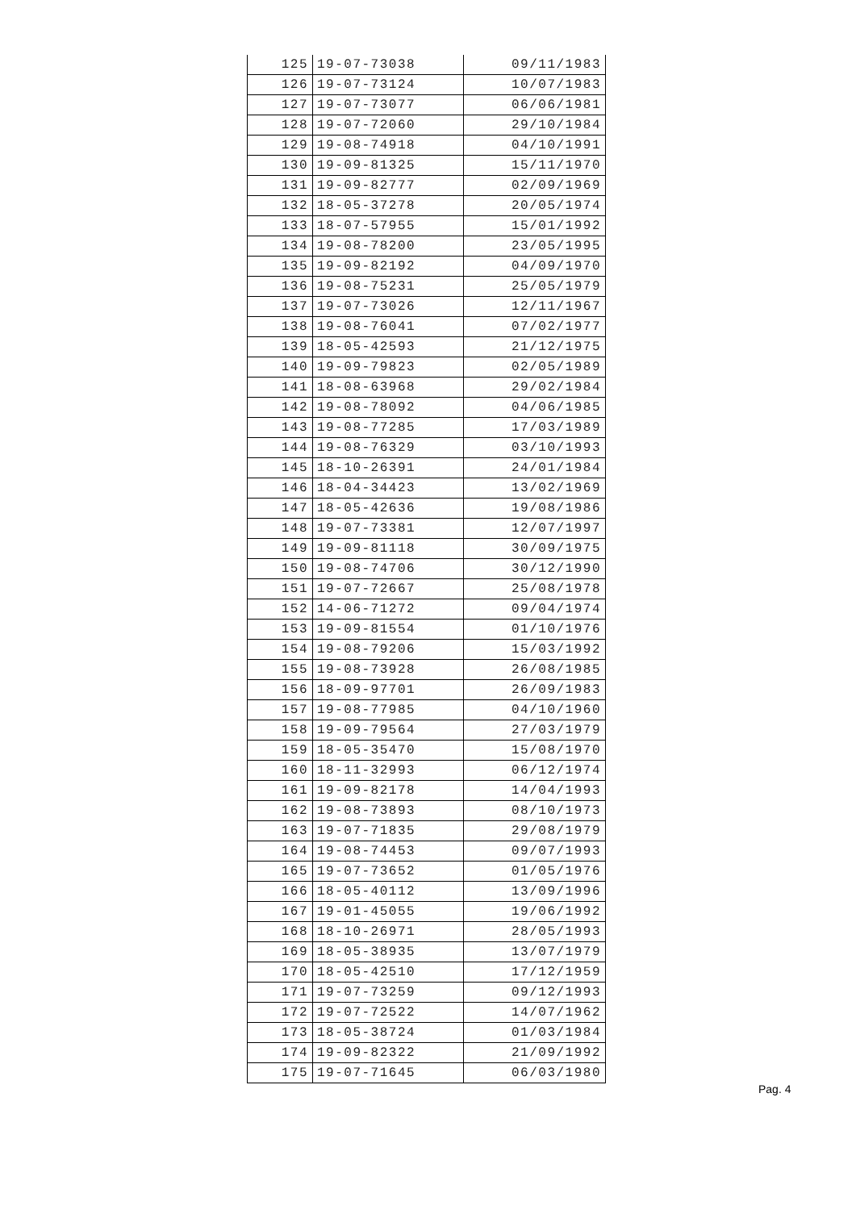| 125 | 19-07-73038 | 09/11/1983 |
| 126 | 19-07-73124 | 10/07/1983 |
| 127 | 19-07-73077 | 06/06/1981 |
| 128 | 19-07-72060 | 29/10/1984 |
| 129 | 19-08-74918 | 04/10/1991 |
| 130 | 19-09-81325 | 15/11/1970 |
| 131 | 19-09-82777 | 02/09/1969 |
| 132 | 18-05-37278 | 20/05/1974 |
| 133 | 18-07-57955 | 15/01/1992 |
| 134 | 19-08-78200 | 23/05/1995 |
| 135 | 19-09-82192 | 04/09/1970 |
| 136 | 19-08-75231 | 25/05/1979 |
| 137 | 19-07-73026 | 12/11/1967 |
| 138 | 19-08-76041 | 07/02/1977 |
| 139 | 18-05-42593 | 21/12/1975 |
| 140 | 19-09-79823 | 02/05/1989 |
| 141 | 18-08-63968 | 29/02/1984 |
| 142 | 19-08-78092 | 04/06/1985 |
| 143 | 19-08-77285 | 17/03/1989 |
| 144 | 19-08-76329 | 03/10/1993 |
| 145 | 18-10-26391 | 24/01/1984 |
| 146 | 18-04-34423 | 13/02/1969 |
| 147 | 18-05-42636 | 19/08/1986 |
| 148 | 19-07-73381 | 12/07/1997 |
| 149 | 19-09-81118 | 30/09/1975 |
| 150 | 19-08-74706 | 30/12/1990 |
| 151 | 19-07-72667 | 25/08/1978 |
| 152 | 14-06-71272 | 09/04/1974 |
| 153 | 19-09-81554 | 01/10/1976 |
| 154 | 19-08-79206 | 15/03/1992 |
| 155 | 19-08-73928 | 26/08/1985 |
| 156 | 18-09-97701 | 26/09/1983 |
| 157 | 19-08-77985 | 04/10/1960 |
| 158 | 19-09-79564 | 27/03/1979 |
| 159 | 18-05-35470 | 15/08/1970 |
| 160 | 18-11-32993 | 06/12/1974 |
| 161 | 19-09-82178 | 14/04/1993 |
| 162 | 19-08-73893 | 08/10/1973 |
| 163 | 19-07-71835 | 29/08/1979 |
| 164 | 19-08-74453 | 09/07/1993 |
| 165 | 19-07-73652 | 01/05/1976 |
| 166 | 18-05-40112 | 13/09/1996 |
| 167 | 19-01-45055 | 19/06/1992 |
| 168 | 18-10-26971 | 28/05/1993 |
| 169 | 18-05-38935 | 13/07/1979 |
| 170 | 18-05-42510 | 17/12/1959 |
| 171 | 19-07-73259 | 09/12/1993 |
| 172 | 19-07-72522 | 14/07/1962 |
| 173 | 18-05-38724 | 01/03/1984 |
| 174 | 19-09-82322 | 21/09/1992 |
| 175 | 19-07-71645 | 06/03/1980 |
Pag. 4